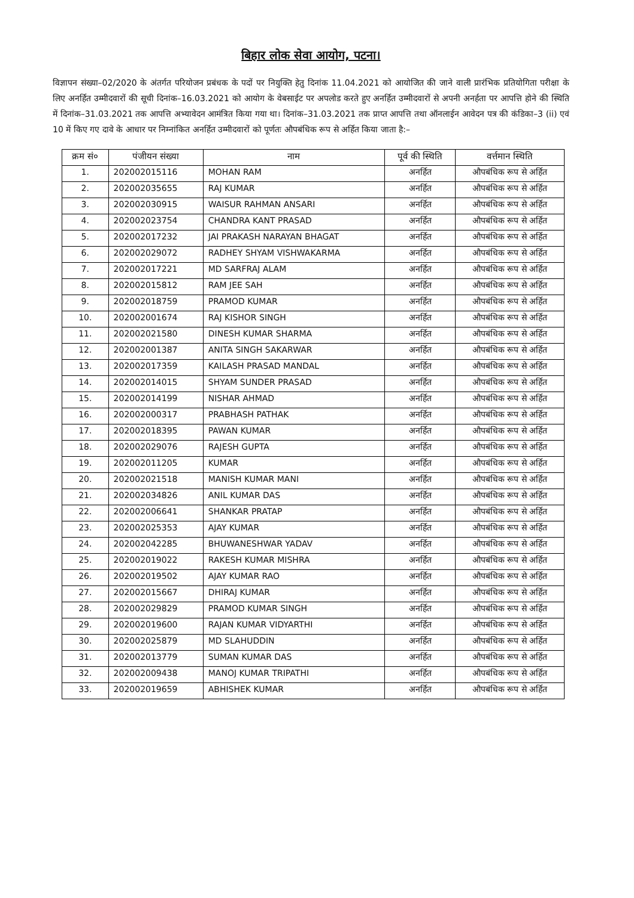बिहार लोक सेवा आयोग, पटना।
विज्ञापन संख्या–02/2020 के अंतर्गत परियोजन प्रबंधक के पदों पर नियुक्ति हेतु दिनांक 11.04.2021 को आयोजित की जाने वाली प्रारंभिक प्रतियोगिता परीक्षा के लिए अनर्हित उम्मीदवारों की सूची दिनांक–16.03.2021 को आयोग के वेबसाईट पर अपलोड करते हुए अनर्हित उम्मीदवारों से अपनी अनर्हता पर आपत्ति होने की स्थिति में दिनांक–31.03.2021 तक आपत्ति अभ्यावेदन आमंत्रित किया गया था। दिनांक–31.03.2021 तक प्राप्त आपत्ति तथा ऑनलाईन आवेदन पत्र की कंडिका–3 (ii) एवं 10 में किए गए दावे के आधार पर निम्नांकित अनर्हित उम्मीदवारों को पूर्णतः औपबंधिक रूप से अर्हित किया जाता है:–
| क्रम सं० | पंजीयन संख्या | नाम | पूर्व की स्थिति | वर्त्तमान स्थिति |
| --- | --- | --- | --- | --- |
| 1. | 202002015116 | MOHAN RAM | अनर्हित | औपबंधिक रूप से अर्हित |
| 2. | 202002035655 | RAJ KUMAR | अनर्हित | औपबंधिक रूप से अर्हित |
| 3. | 202002030915 | WAISUR RAHMAN ANSARI | अनर्हित | औपबंधिक रूप से अर्हित |
| 4. | 202002023754 | CHANDRA KANT PRASAD | अनर्हित | औपबंधिक रूप से अर्हित |
| 5. | 202002017232 | JAI PRAKASH NARAYAN BHAGAT | अनर्हित | औपबंधिक रूप से अर्हित |
| 6. | 202002029072 | RADHEY SHYAM VISHWAKARMA | अनर्हित | औपबंधिक रूप से अर्हित |
| 7. | 202002017221 | MD SARFRAJ ALAM | अनर्हित | औपबंधिक रूप से अर्हित |
| 8. | 202002015812 | RAM JEE SAH | अनर्हित | औपबंधिक रूप से अर्हित |
| 9. | 202002018759 | PRAMOD KUMAR | अनर्हित | औपबंधिक रूप से अर्हित |
| 10. | 202002001674 | RAJ KISHOR SINGH | अनर्हित | औपबंधिक रूप से अर्हित |
| 11. | 202002021580 | DINESH KUMAR SHARMA | अनर्हित | औपबंधिक रूप से अर्हित |
| 12. | 202002001387 | ANITA SINGH SAKARWAR | अनर्हित | औपबंधिक रूप से अर्हित |
| 13. | 202002017359 | KAILASH PRASAD MANDAL | अनर्हित | औपबंधिक रूप से अर्हित |
| 14. | 202002014015 | SHYAM SUNDER PRASAD | अनर्हित | औपबंधिक रूप से अर्हित |
| 15. | 202002014199 | NISHAR AHMAD | अनर्हित | औपबंधिक रूप से अर्हित |
| 16. | 202002000317 | PRABHASH PATHAK | अनर्हित | औपबंधिक रूप से अर्हित |
| 17. | 202002018395 | PAWAN KUMAR | अनर्हित | औपबंधिक रूप से अर्हित |
| 18. | 202002029076 | RAJESH GUPTA | अनर्हित | औपबंधिक रूप से अर्हित |
| 19. | 202002011205 | KUMAR | अनर्हित | औपबंधिक रूप से अर्हित |
| 20. | 202002021518 | MANISH KUMAR MANI | अनर्हित | औपबंधिक रूप से अर्हित |
| 21. | 202002034826 | ANIL KUMAR DAS | अनर्हित | औपबंधिक रूप से अर्हित |
| 22. | 202002006641 | SHANKAR PRATAP | अनर्हित | औपबंधिक रूप से अर्हित |
| 23. | 202002025353 | AJAY KUMAR | अनर्हित | औपबंधिक रूप से अर्हित |
| 24. | 202002042285 | BHUWANESHWAR YADAV | अनर्हित | औपबंधिक रूप से अर्हित |
| 25. | 202002019022 | RAKESH KUMAR MISHRA | अनर्हित | औपबंधिक रूप से अर्हित |
| 26. | 202002019502 | AJAY KUMAR RAO | अनर्हित | औपबंधिक रूप से अर्हित |
| 27. | 202002015667 | DHIRAJ KUMAR | अनर्हित | औपबंधिक रूप से अर्हित |
| 28. | 202002029829 | PRAMOD KUMAR SINGH | अनर्हित | औपबंधिक रूप से अर्हित |
| 29. | 202002019600 | RAJAN KUMAR VIDYARTHI | अनर्हित | औपबंधिक रूप से अर्हित |
| 30. | 202002025879 | MD SLAHUDDIN | अनर्हित | औपबंधिक रूप से अर्हित |
| 31. | 202002013779 | SUMAN KUMAR DAS | अनर्हित | औपबंधिक रूप से अर्हित |
| 32. | 202002009438 | MANOJ KUMAR TRIPATHI | अनर्हित | औपबंधिक रूप से अर्हित |
| 33. | 202002019659 | ABHISHEK KUMAR | अनर्हित | औपबंधिक रूप से अर्हित |